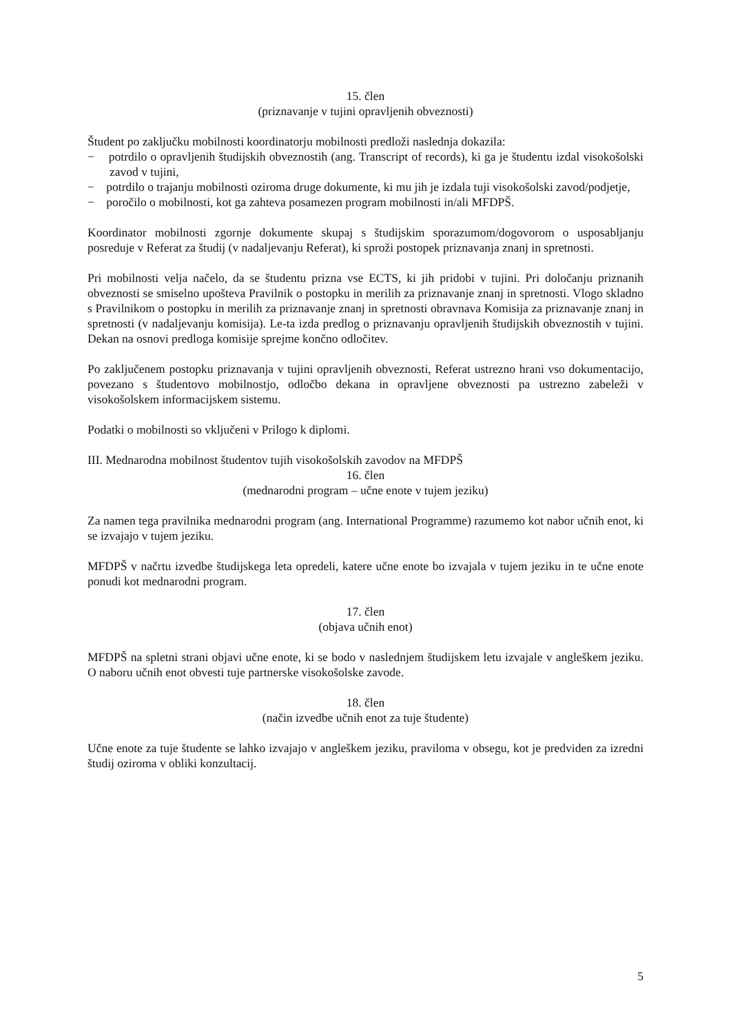15. člen
(priznavanje v tujini opravljenih obveznosti)
Študent po zaključku mobilnosti koordinatorju mobilnosti predloži naslednja dokazila:
− potrdilo o opravljenih študijskih obveznostih (ang. Transcript of records), ki ga je študentu izdal visokošolski zavod v tujini,
− potrdilo o trajanju mobilnosti oziroma druge dokumente, ki mu jih je izdala tuji visokošolski zavod/podjetje,
− poročilo o mobilnosti, kot ga zahteva posamezen program mobilnosti in/ali MFDPŠ.
Koordinator mobilnosti zgornje dokumente skupaj s študijskim sporazumom/dogovorom o usposabljanju posreduje v Referat za študij (v nadaljevanju Referat), ki sproži postopek priznavanja znanj in spretnosti.
Pri mobilnosti velja načelo, da se študentu prizna vse ECTS, ki jih pridobi v tujini. Pri določanju priznanih obveznosti se smiselno upošteva Pravilnik o postopku in merilih za priznavanje znanj in spretnosti. Vlogo skladno s Pravilnikom o postopku in merilih za priznavanje znanj in spretnosti obravnava Komisija za priznavanje znanj in spretnosti (v nadaljevanju komisija). Le-ta izda predlog o priznavanju opravljenih študijskih obveznostih v tujini. Dekan na osnovi predloga komisije sprejme končno odločitev.
Po zaključenem postopku priznavanja v tujini opravljenih obveznosti, Referat ustrezno hrani vso dokumentacijo, povezano s študentovo mobilnostjo, odločbo dekana in opravljene obveznosti pa ustrezno zabeleži v visokošolskem informacijskem sistemu.
Podatki o mobilnosti so vključeni v Prilogo k diplomi.
III. Mednarodna mobilnost študentov tujih visokošolskih zavodov na MFDPŠ
16. člen
(mednarodni program – učne enote v tujem jeziku)
Za namen tega pravilnika mednarodni program (ang. International Programme) razumemo kot nabor učnih enot, ki se izvajajo v tujem jeziku.
MFDPŠ v načrtu izvedbe študijskega leta opredeli, katere učne enote bo izvajala v tujem jeziku in te učne enote ponudi kot mednarodni program.
17. člen
(objava učnih enot)
MFDPŠ na spletni strani objavi učne enote, ki se bodo v naslednjem študijskem letu izvajale v angleškem jeziku. O naboru učnih enot obvesti tuje partnerske visokošolske zavode.
18. člen
(način izvedbe učnih enot za tuje študente)
Učne enote za tuje študente se lahko izvajajo v angleškem jeziku, praviloma v obsegu, kot je predviden za izredni študij oziroma v obliki konzultacij.
5